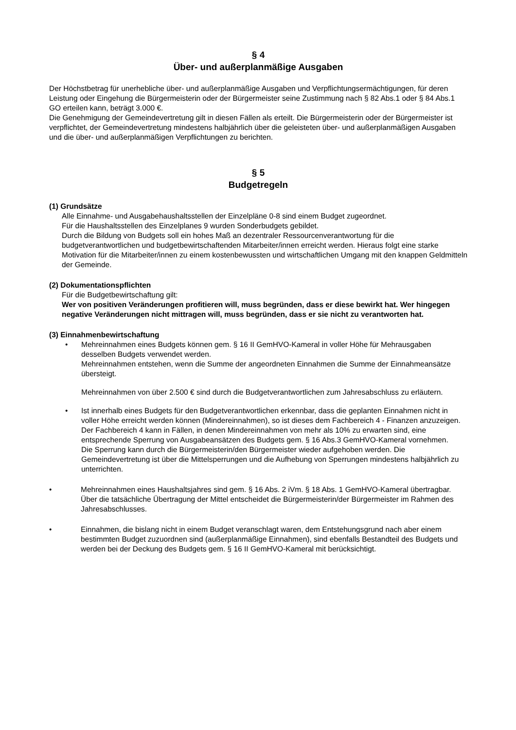§ 4
Über- und außerplanmäßige Ausgaben
Der Höchstbetrag für unerhebliche über- und außerplanmäßige Ausgaben und Verpflichtungsermächtigungen, für deren Leistung oder Eingehung die Bürgermeisterin oder der Bürgermeister seine Zustimmung nach § 82 Abs.1 oder § 84 Abs.1 GO erteilen kann, beträgt 3.000 €.
Die Genehmigung der Gemeindevertretung gilt in diesen Fällen als erteilt. Die Bürgermeisterin oder der Bürgermeister ist verpflichtet, der Gemeindevertretung mindestens halbjährlich über die geleisteten über- und außerplanmäßigen Ausgaben und die über- und außerplanmäßigen Verpflichtungen zu berichten.
§ 5
Budgetregeln
(1) Grundsätze
Alle Einnahme- und Ausgabehaushaltsstellen der Einzelpläne 0-8 sind einem Budget zugeordnet.
Für die Haushaltsstellen des Einzelplanes 9 wurden Sonderbudgets gebildet.
Durch die Bildung von Budgets soll ein hohes Maß an dezentraler Ressourcenverantwortung für die budgetverantwortlichen und budgetbewirtschaftenden Mitarbeiter/innen erreicht werden. Hieraus folgt eine starke Motivation für die Mitarbeiter/innen zu einem kostenbewussten und wirtschaftlichen Umgang mit den knappen Geldmitteln der Gemeinde.
(2) Dokumentationspflichten
Für die Budgetbewirtschaftung gilt:
Wer von positiven Veränderungen profitieren will, muss begründen, dass er diese bewirkt hat. Wer hingegen negative Veränderungen nicht mittragen will, muss begründen, dass er sie nicht zu verantworten hat.
(3) Einnahmenbewirtschaftung
• Mehreinnahmen eines Budgets können gem. § 16 II GemHVO-Kameral in voller Höhe für Mehrausgaben desselben Budgets verwendet werden.
Mehreinnahmen entstehen, wenn die Summe der angeordneten Einnahmen die Summe der Einnahmeansätze übersteigt.
Mehreinnahmen von über 2.500 € sind durch die Budgetverantwortlichen zum Jahresabschluss zu erläutern.
• Ist innerhalb eines Budgets für den Budgetverantwortlichen erkennbar, dass die geplanten Einnahmen nicht in voller Höhe erreicht werden können (Mindereinnahmen), so ist dieses dem Fachbereich 4 - Finanzen anzuzeigen. Der Fachbereich 4 kann in Fällen, in denen Mindereinnahmen von mehr als 10% zu erwarten sind, eine entsprechende Sperrung von Ausgabeansätzen des Budgets gem. § 16 Abs.3 GemHVO-Kameral vornehmen.
Die Sperrung kann durch die Bürgermeisterin/den Bürgermeister wieder aufgehoben werden. Die Gemeindevertretung ist über die Mittelsperrungen und die Aufhebung von Sperrungen mindestens halbjährlich zu unterrichten.
• Mehreinnahmen eines Haushaltsjahres sind gem. § 16 Abs. 2 iVm. § 18 Abs. 1 GemHVO-Kameral übertragbar.
Über die tatsächliche Übertragung der Mittel entscheidet die Bürgermeisterin/der Bürgermeister im Rahmen des Jahresabschlusses.
• Einnahmen, die bislang nicht in einem Budget veranschlagt waren, dem Entstehungsgrund nach aber einem bestimmten Budget zuzuordnen sind (außerplanmäßige Einnahmen), sind ebenfalls Bestandteil des Budgets und werden bei der Deckung des Budgets gem. § 16 II GemHVO-Kameral mit berücksichtigt.